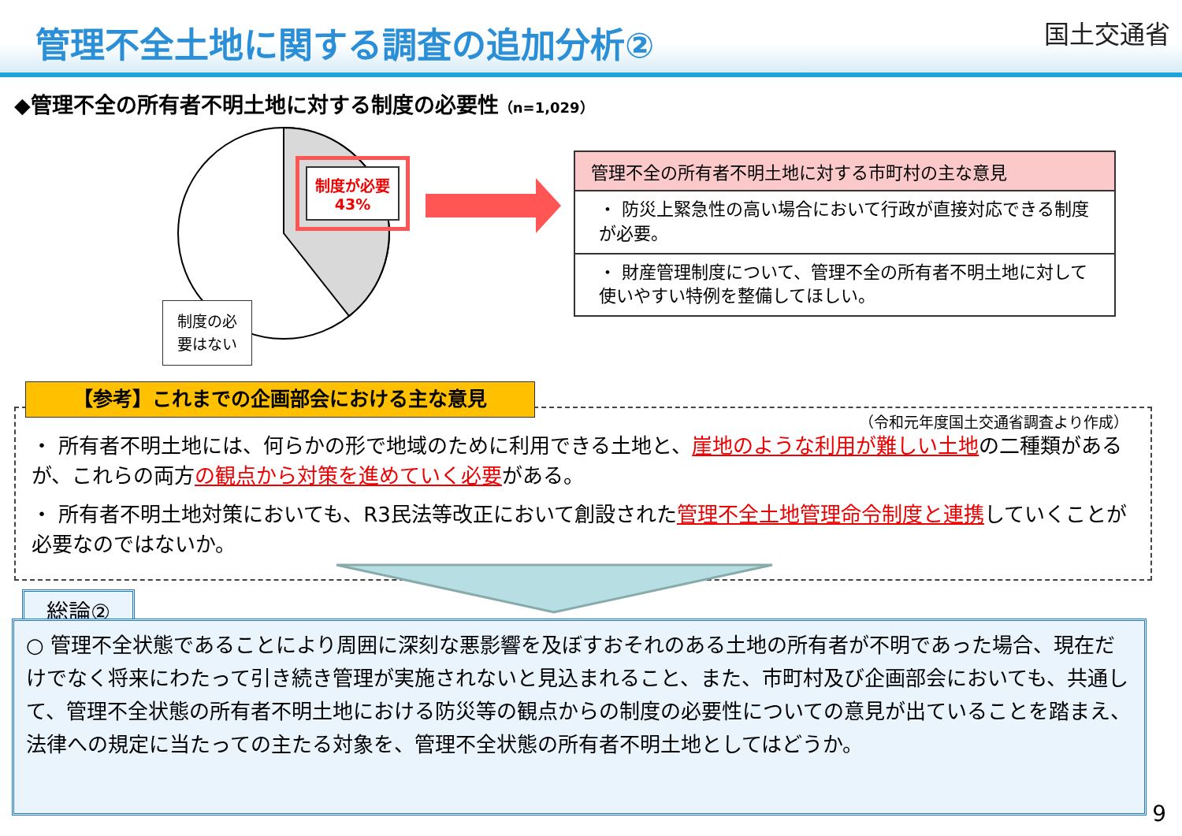管理不全土地に関する調査の追加分析②
国土交通省
◆管理不全の所有者不明土地に対する制度の必要性（n=1,029）
制度が必要
43%
制度の必
要はない
管理不全の所有者不明土地に対する市町村の主な意見
・ 防災上緊急性の高い場合において行政が直接対応できる制度が必要。
・ 財産管理制度について、管理不全の所有者不明土地に対して使いやすい特例を整備してほしい。
（令和元年度国土交通省調査より作成）
【参考】これまでの企画部会における主な意見
・ 所有者不明土地には、何らかの形で地域のために利用できる土地と、崖地のような利用が難しい土地の二種類があるが、これらの両方の観点から対策を進めていく必要がある。
・ 所有者不明土地対策においても、R3民法等改正において創設された管理不全土地管理命令制度と連携していくことが必要なのではないか。
総論②
○ 管理不全状態であることにより周囲に深刻な悪影響を及ぼすおそれのある土地の所有者が不明であった場合、現在だけでなく将来にわたって引き続き管理が実施されないと見込まれること、また、市町村及び企画部会においても、共通して、管理不全状態の所有者不明土地における防災等の観点からの制度の必要性についての意見が出ていることを踏まえ、法律への規定に当たっての主たる対象を、管理不全状態の所有者不明土地としてはどうか。
9